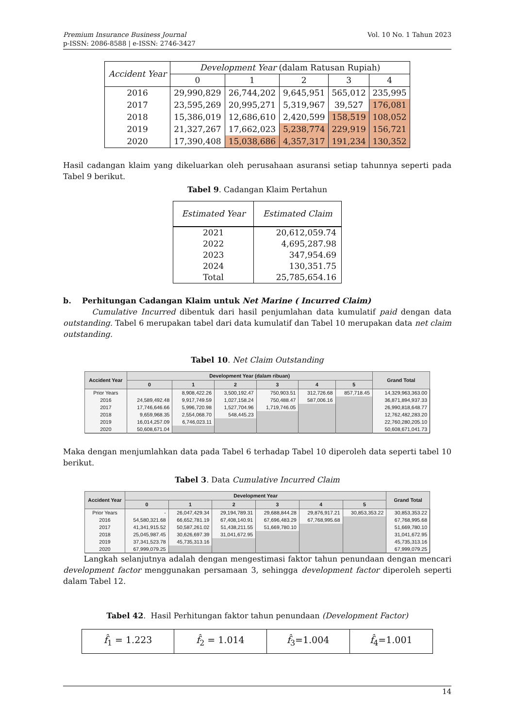Premium Insurance Business Journal
p-ISSN: 2086-8588 | e-ISSN: 2746-3427
Vol. 10 No. 1 Tahun 2023
| Accident Year | Development Year (dalam Ratusan Rupiah) | | | | |
| --- | --- | --- | --- | --- | --- |
| | 0 | 1 | 2 | 3 | 4 |
| 2016 | 29,990,829 | 26,744,202 | 9,645,951 | 565,012 | 235,995 |
| 2017 | 23,595,269 | 20,995,271 | 5,319,967 | 39,527 | 176,081 |
| 2018 | 15,386,019 | 12,686,610 | 2,420,599 | 158,519 | 108,052 |
| 2019 | 21,327,267 | 17,662,023 | 5,238,774 | 229,919 | 156,721 |
| 2020 | 17,390,408 | 15,038,686 | 4,357,317 | 191,234 | 130,352 |
Hasil cadangan klaim yang dikeluarkan oleh perusahaan asuransi setiap tahunnya seperti pada Tabel 9 berikut.
Tabel 9. Cadangan Klaim Pertahun
| Estimated Year | Estimated Claim |
| --- | --- |
| 2021 2022 2023 2024 Total | 20,612,059.74 4,695,287.98 347,954.69 130,351.75 25,785,654.16 |
b. Perhitungan Cadangan Klaim untuk Net Marine ( Incurred Claim)
Cumulative Incurred dibentuk dari hasil penjumlahan data kumulatif paid dengan data outstanding. Tabel 6 merupakan tabel dari data kumulatif dan Tabel 10 merupakan data net claim outstanding.
Tabel 10. Net Claim Outstanding
| Accident Year | Development Year (dalam ribuan) | | | | | | Grand Total |
| --- | --- | --- | --- | --- | --- | --- | --- |
| | 0 | 1 | 2 | 3 | 4 | 5 | |
| Prior Years | | 8,908,422.26 | 3,500,192.47 | 750,903.51 | 312,726.68 | 857,718.45 | 14,329,963,363.00 |
| 2016 | 24,589,492.48 | 9,917,749.59 | 1,027,158.24 | 750,488.47 | 587,006.16 | | 36,871,894,937.33 |
| 2017 | 17,746,646.66 | 5,996,720.98 | 1,527,704.96 | 1,719,746.05 | | | 26,990,818,648.77 |
| 2018 | 9,659,968.35 | 2,554,068.70 | 548,445.23 | | | | 12,762,482,283.20 |
| 2019 | 16,014,257.09 | 6,746,023.11 | | | | | 22,760,280,205.10 |
| 2020 | 50,608,671.04 | | | | | | 50,608,671,041.73 |
Maka dengan menjumlahkan data pada Tabel 6 terhadap Tabel 10 diperoleh data seperti tabel 10 berikut.
Tabel 3. Data Cumulative Incurred Claim
| Accident Year | Development Year | | | | | | Grand Total |
| --- | --- | --- | --- | --- | --- | --- | --- |
| | 0 | 1 | 2 | 3 | 4 | 5 | |
| Prior Years | - | 26,047,429.34 | 29,194,789.31 | 29,688,844.28 | 29,876,917.21 | 30,853,353.22 | 30,853,353.22 |
| 2016 | 54,580,321.68 | 66,652,781.19 | 67,408,140.91 | 67,696,483.29 | 67,768,995.68 | | 67,768,995.68 |
| 2017 | 41,341,915.52 | 50,587,261.02 | 51,438,211.55 | 51,669,780.10 | | | 51,669,780.10 |
| 2018 | 25,045,987.45 | 30,626,697.39 | 31,041,672.95 | | | | 31,041,672.95 |
| 2019 | 37,341,523.78 | 45,735,313.16 | | | | | 45,735,313.16 |
| 2020 | 67,999,079.25 | | | | | | 67,999,079.25 |
Langkah selanjutnya adalah dengan mengestimasi faktor tahun penundaan dengan mencari development factor menggunakan persamaan 3, sehingga development factor diperoleh seperti dalam Tabel 12.
Tabel 42. Hasil Perhitungan faktor tahun penundaan (Development Factor)
| f̂<sub>1</sub> = 1.223 | f̂<sub>2</sub> = 1.014 | f̂<sub>3</sub>=1.004 | f̂<sub>4</sub>=1.001 |
14